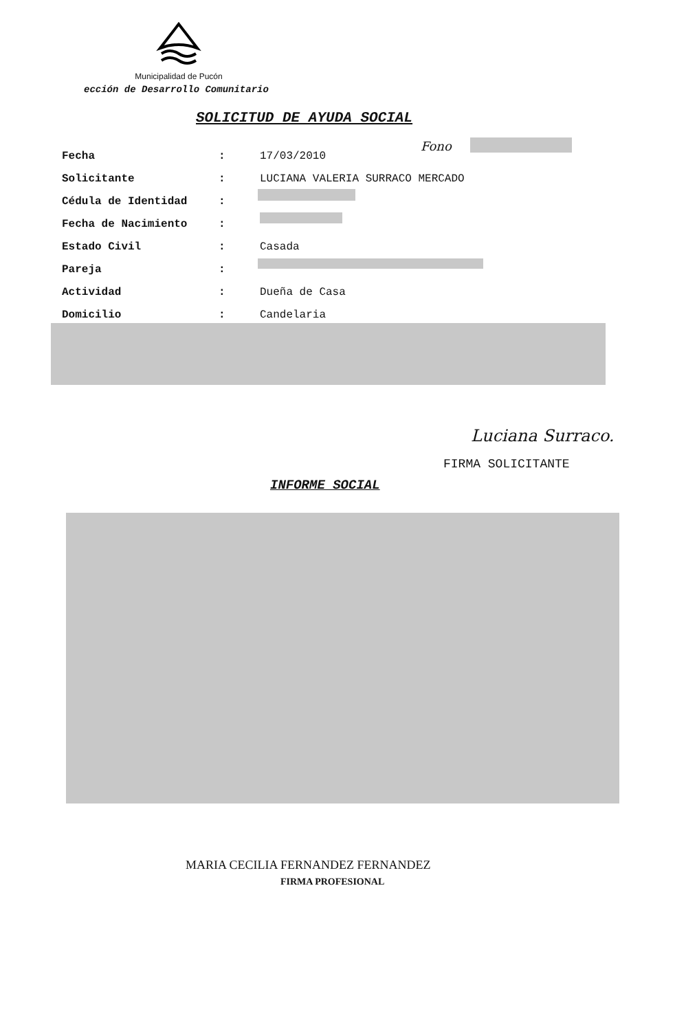Municipalidad de Pucón
ección de Desarrollo Comunitario
SOLICITUD DE AYUDA SOCIAL
Fono
| Fecha | : | 17/03/2010 |
| Solicitante | : | LUCIANA VALERIA SURRACO MERCADO |
| Cédula de Identidad | : | |
| Fecha de Nacimiento | : | |
| Estado Civil | : | Casada |
| Pareja | : | |
| Actividad | : | Dueña de Casa |
| Domicilio | : | Candelaria |
Luciana Surraco.
FIRMA SOLICITANTE
INFORME SOCIAL
MARIA CECILIA FERNANDEZ FERNANDEZ
FIRMA PROFESIONAL